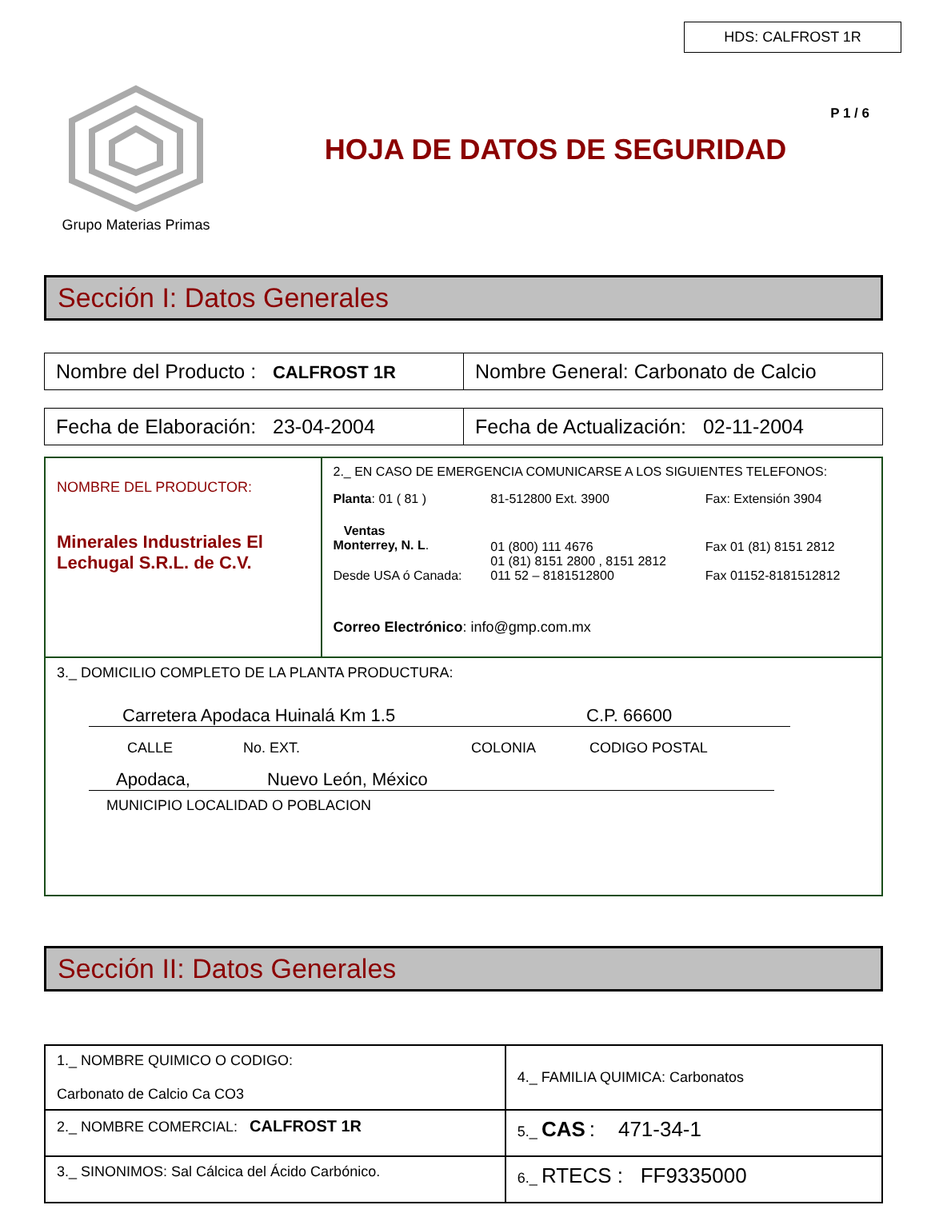HDS: CALFROST 1R
P 1 / 6
Grupo Materias Primas
HOJA DE DATOS DE SEGURIDAD
Sección I: Datos Generales
| Nombre del Producto : CALFROST 1R | Nombre General: Carbonato de Calcio |
| Fecha de Elaboración: 23-04-2004 | Fecha de Actualización: 02-11-2004 |
| NOMBRE DEL PRODUCTOR: Minerales Industriales El Lechugal S.R.L. de C.V. | 2._ EN CASO DE EMERGENCIA COMUNICARSE A LOS SIGUIENTES TELEFONOS: / Planta : 01 ( 81 ) / 81-512800 Ext. 3900 / Fax: Extensión 3904 / / Ventas Monterrey, N. L . / 01 (800) 111 4676 01 (81) 8151 2800 , 8151 2812 / Fax 01 (81) 8151 2812 / / Desde USA ó Canada: / 011 52 – 8181512800 / Fax 01152-8181512812 / Correo Electrónico : info@gmp.com.mx |
| 3._ DOMICILIO COMPLETO DE LA PLANTA PRODUCTURA: Carretera Apodaca Huinalá Km 1.5 C.P. 66600 CALLE No. EXT. COLONIA CODIGO POSTAL Apodaca, Nuevo León, México MUNICIPIO LOCALIDAD O POBLACION | |
Sección II: Datos Generales
| 1._ NOMBRE QUIMICO O CODIGO: Carbonato de Calcio Ca CO3 | 4._ FAMILIA QUIMICA: Carbonatos |
| 2._ NOMBRE COMERCIAL: CALFROST 1R | 5._ CAS : 471-34-1 |
| 3._ SINONIMOS: Sal Cálcica del Ácido Carbónico. | 6._ RTECS : FF9335000 |